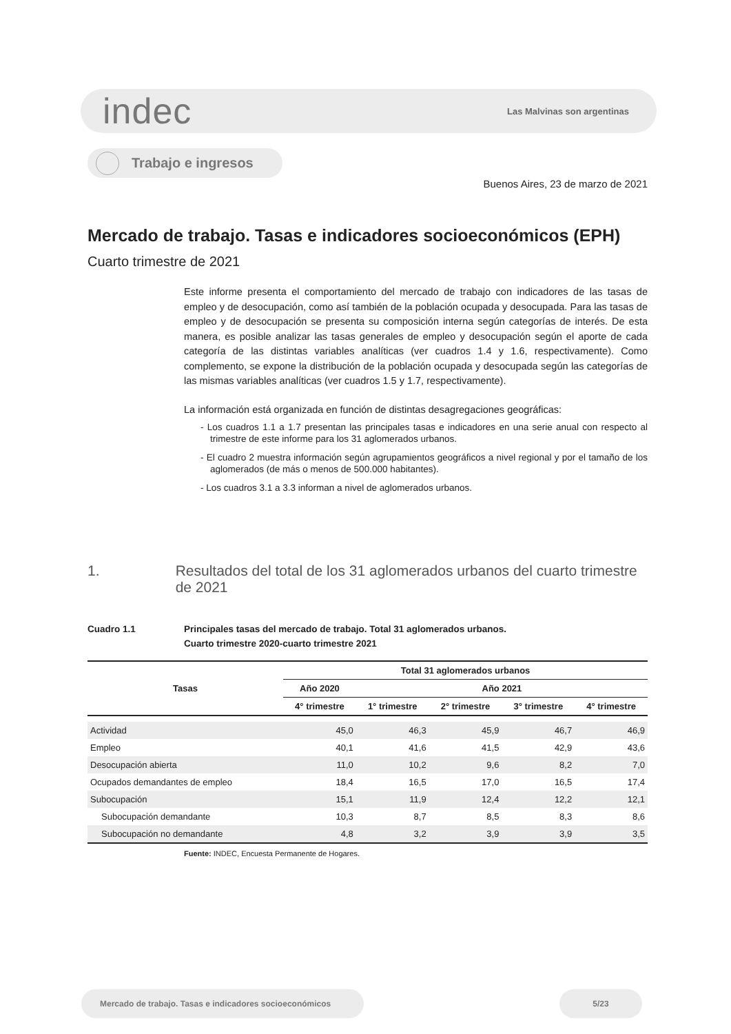indec
Las Malvinas son argentinas
Trabajo e ingresos
Buenos Aires, 23 de marzo de 2021
Mercado de trabajo. Tasas e indicadores socioeconómicos (EPH)
Cuarto trimestre de 2021
Este informe presenta el comportamiento del mercado de trabajo con indicadores de las tasas de empleo y de desocupación, como así también de la población ocupada y desocupada. Para las tasas de empleo y de desocupación se presenta su composición interna según categorías de interés. De esta manera, es posible analizar las tasas generales de empleo y desocupación según el aporte de cada categoría de las distintas variables analíticas (ver cuadros 1.4 y 1.6, respectivamente). Como complemento, se expone la distribución de la población ocupada y desocupada según las categorías de las mismas variables analíticas (ver cuadros 1.5 y 1.7, respectivamente).
La información está organizada en función de distintas desagregaciones geográficas:
- Los cuadros 1.1 a 1.7 presentan las principales tasas e indicadores en una serie anual con respecto al trimestre de este informe para los 31 aglomerados urbanos.
- El cuadro 2 muestra información según agrupamientos geográficos a nivel regional y por el tamaño de los aglomerados (de más o menos de 500.000 habitantes).
- Los cuadros 3.1 a 3.3 informan a nivel de aglomerados urbanos.
1. Resultados del total de los 31 aglomerados urbanos del cuarto trimestre de 2021
Cuadro 1.1 Principales tasas del mercado de trabajo. Total 31 aglomerados urbanos.
Cuarto trimestre 2020-cuarto trimestre 2021
| Tasas | Total 31 aglomerados urbanos | | | | |
| --- | --- | --- | --- | --- | --- |
| | Año 2020 | Año 2021 | | | |
| | 4° trimestre | 1° trimestre | 2° trimestre | 3° trimestre | 4° trimestre |
| Actividad | 45,0 | 46,3 | 45,9 | 46,7 | 46,9 |
| Empleo | 40,1 | 41,6 | 41,5 | 42,9 | 43,6 |
| Desocupación abierta | 11,0 | 10,2 | 9,6 | 8,2 | 7,0 |
| Ocupados demandantes de empleo | 18,4 | 16,5 | 17,0 | 16,5 | 17,4 |
| Subocupación | 15,1 | 11,9 | 12,4 | 12,2 | 12,1 |
| Subocupación demandante | 10,3 | 8,7 | 8,5 | 8,3 | 8,6 |
| Subocupación no demandante | 4,8 | 3,2 | 3,9 | 3,9 | 3,5 |
Fuente: INDEC, Encuesta Permanente de Hogares.
Mercado de trabajo. Tasas e indicadores socioeconómicos 5/23